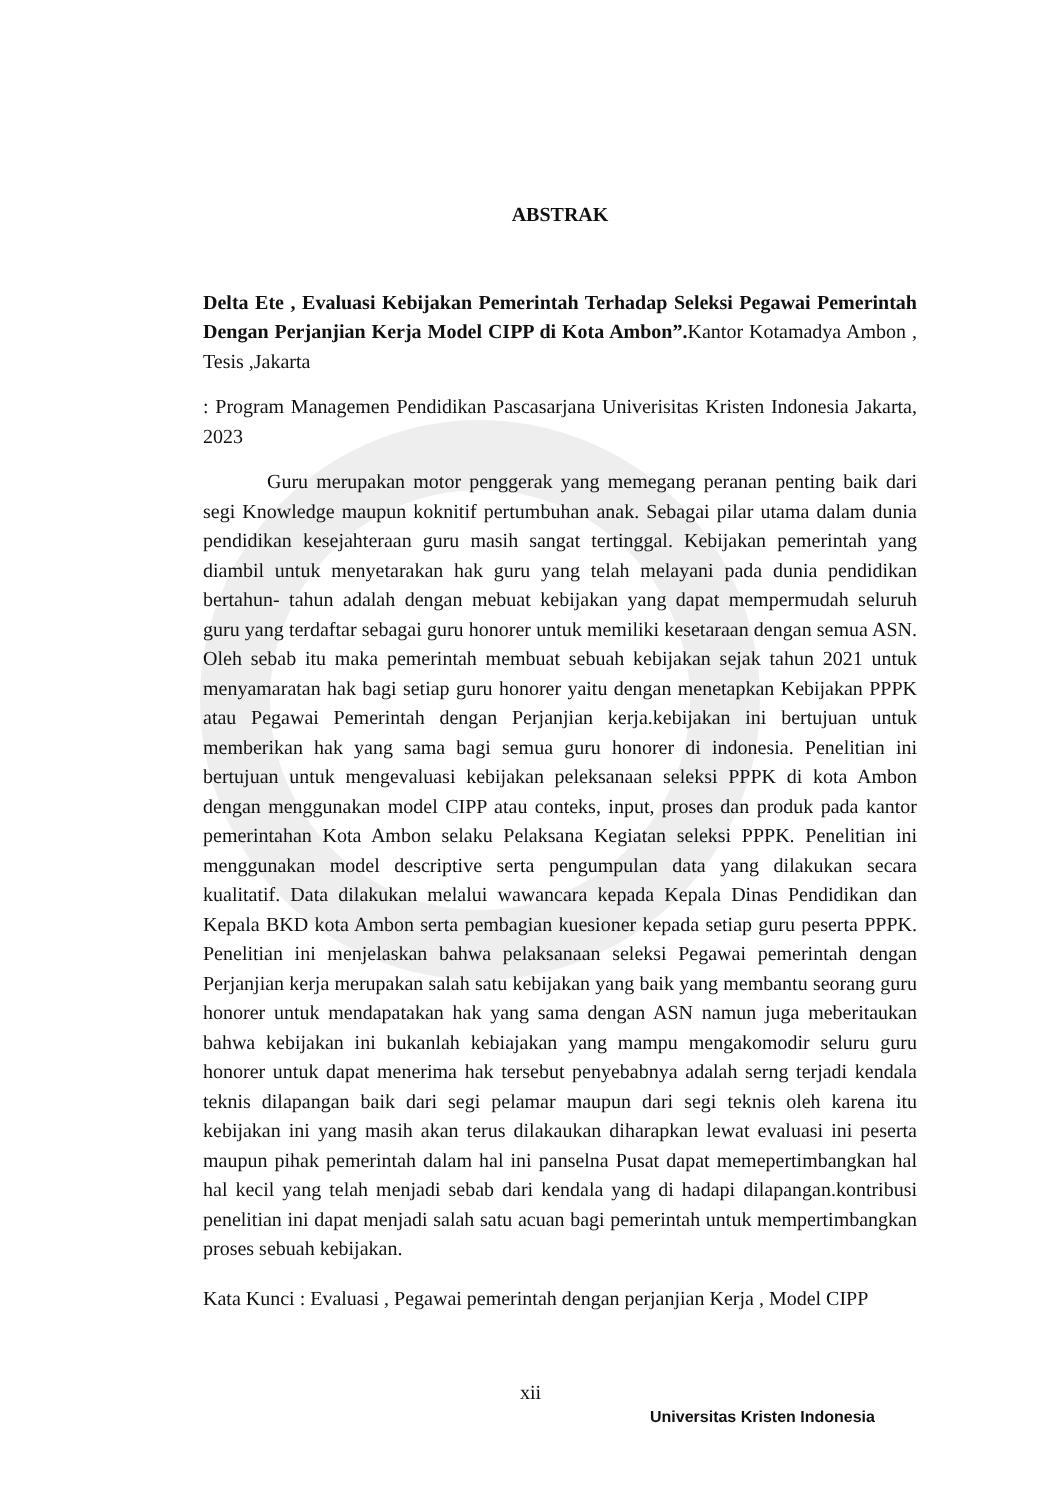ABSTRAK
Delta Ete , Evaluasi Kebijakan Pemerintah Terhadap Seleksi Pegawai Pemerintah Dengan Perjanjian Kerja Model CIPP di Kota Ambon”. Kantor Kotamadya Ambon , Tesis ,Jakarta
: Program Managemen Pendidikan Pascasarjana Univerisitas Kristen Indonesia Jakarta, 2023
Guru merupakan motor penggerak yang memegang peranan penting baik dari segi Knowledge maupun koknitif pertumbuhan anak. Sebagai pilar utama dalam dunia pendidikan kesejahteraan guru masih sangat tertinggal. Kebijakan pemerintah yang diambil untuk menyetarakan hak guru yang telah melayani pada dunia pendidikan bertahun- tahun adalah dengan mebuat kebijakan yang dapat mempermudah seluruh guru yang terdaftar sebagai guru honorer untuk memiliki kesetaraan dengan semua ASN. Oleh sebab itu maka pemerintah membuat sebuah kebijakan sejak tahun 2021 untuk menyamaratan hak bagi setiap guru honorer yaitu dengan menetapkan Kebijakan PPPK atau Pegawai Pemerintah dengan Perjanjian kerja.kebijakan ini bertujuan untuk memberikan hak yang sama bagi semua guru honorer di indonesia. Penelitian ini bertujuan untuk mengevaluasi kebijakan peleksanaan seleksi PPPK di kota Ambon dengan menggunakan model CIPP atau conteks, input, proses dan produk pada kantor pemerintahan Kota Ambon selaku Pelaksana Kegiatan seleksi PPPK. Penelitian ini menggunakan model descriptive serta pengumpulan data yang dilakukan secara kualitatif. Data dilakukan melalui wawancara kepada Kepala Dinas Pendidikan dan Kepala BKD kota Ambon serta pembagian kuesioner kepada setiap guru peserta PPPK. Penelitian ini menjelaskan bahwa pelaksanaan seleksi Pegawai pemerintah dengan Perjanjian kerja merupakan salah satu kebijakan yang baik yang membantu seorang guru honorer untuk mendapatakan hak yang sama dengan ASN namun juga meberitaukan bahwa kebijakan ini bukanlah kebiajakan yang mampu mengakomodir seluru guru honorer untuk dapat menerima hak tersebut penyebabnya adalah serng terjadi kendala teknis dilapangan baik dari segi pelamar maupun dari segi teknis oleh karena itu kebijakan ini yang masih akan terus dilakaukan diharapkan lewat evaluasi ini peserta maupun pihak pemerintah dalam hal ini panselna Pusat dapat memepertimbangkan hal hal kecil yang telah menjadi sebab dari kendala yang di hadapi dilapangan.kontribusi penelitian ini dapat menjadi salah satu acuan bagi pemerintah untuk mempertimbangkan proses sebuah kebijakan.
Kata Kunci : Evaluasi , Pegawai pemerintah dengan perjanjian Kerja , Model CIPP
xii
Universitas Kristen Indonesia